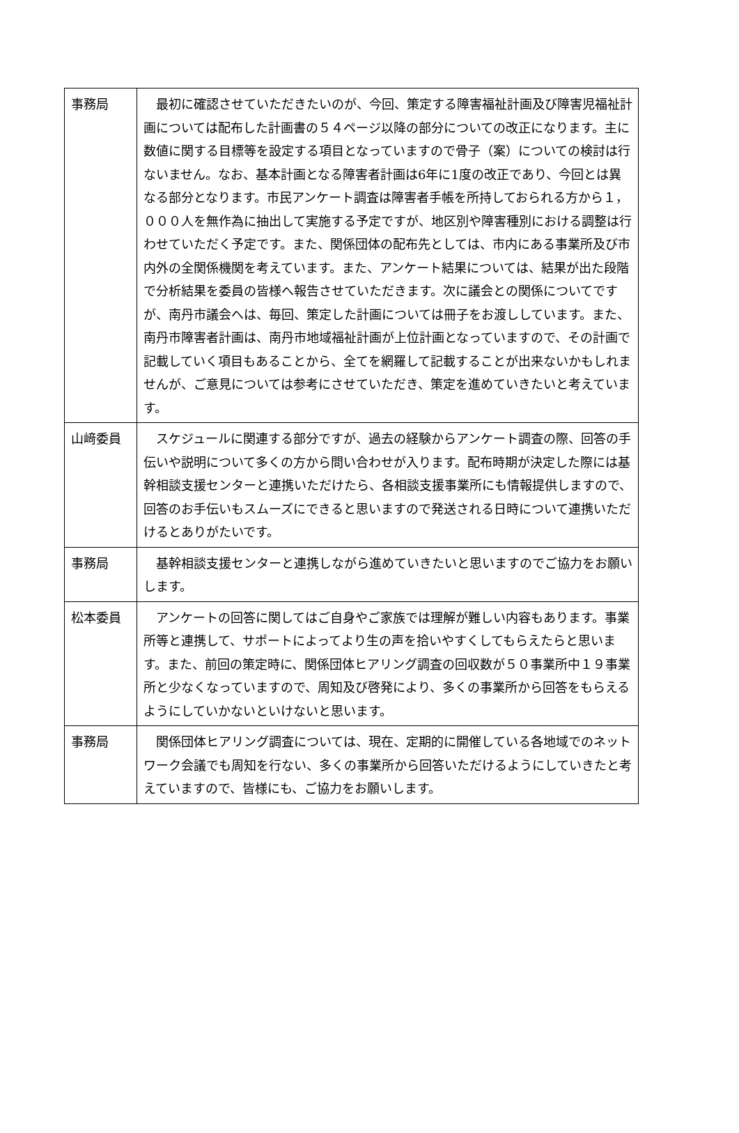| 事務局 | 最初に確認させていただきたいのが、今回、策定する障害福祉計画及び障害児福祉計画については配布した計画書の５４ページ以降の部分についての改正になります。主に数値に関する目標等を設定する項目となっていますので骨子（案）についての検討は行ないません。なお、基本計画となる障害者計画は6年に1度の改正であり、今回とは異なる部分となります。市民アンケート調査は障害者手帳を所持しておられる方から１，０００人を無作為に抽出して実施する予定ですが、地区別や障害種別における調整は行わせていただく予定です。また、関係団体の配布先としては、市内にある事業所及び市内外の全関係機関を考えています。また、アンケート結果については、結果が出た段階で分析結果を委員の皆様へ報告させていただきます。次に議会との関係についてですが、南丹市議会へは、毎回、策定した計画については冊子をお渡ししています。また、南丹市障害者計画は、南丹市地域福祉計画が上位計画となっていますので、その計画で記載していく項目もあることから、全てを網羅して記載することが出来ないかもしれませんが、ご意見については参考にさせていただき、策定を進めていきたいと考えています。 |
| 山﨑委員 | スケジュールに関連する部分ですが、過去の経験からアンケート調査の際、回答の手伝いや説明について多くの方から問い合わせが入ります。配布時期が決定した際には基幹相談支援センターと連携いただけたら、各相談支援事業所にも情報提供しますので、回答のお手伝いもスムーズにできると思いますので発送される日時について連携いただけるとありがたいです。 |
| 事務局 | 基幹相談支援センターと連携しながら進めていきたいと思いますのでご協力をお願いします。 |
| 松本委員 | アンケートの回答に関してはご自身やご家族では理解が難しい内容もあります。事業所等と連携して、サポートによってより生の声を拾いやすくしてもらえたらと思います。また、前回の策定時に、関係団体ヒアリング調査の回収数が５０事業所中１９事業所と少なくなっていますので、周知及び啓発により、多くの事業所から回答をもらえるようにしていかないといけないと思います。 |
| 事務局 | 関係団体ヒアリング調査については、現在、定期的に開催している各地域でのネットワーク会議でも周知を行ない、多くの事業所から回答いただけるようにしていきたと考えていますので、皆様にも、ご協力をお願いします。 |